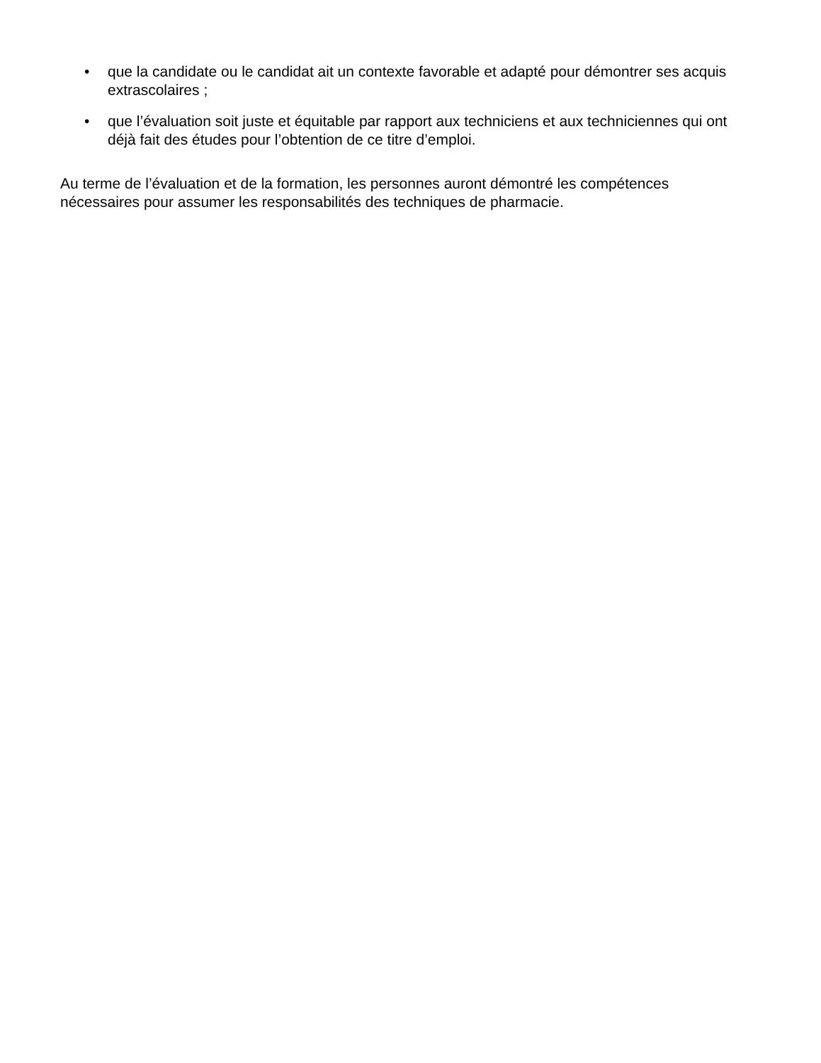• que la candidate ou le candidat ait un contexte favorable et adapté pour démontrer ses acquis extrascolaires ;
• que l’évaluation soit juste et équitable par rapport aux techniciens et aux techniciennes qui ont déjà fait des études pour l’obtention de ce titre d’emploi.
Au terme de l’évaluation et de la formation, les personnes auront démontré les compétences nécessaires pour assumer les responsabilités des techniques de pharmacie.